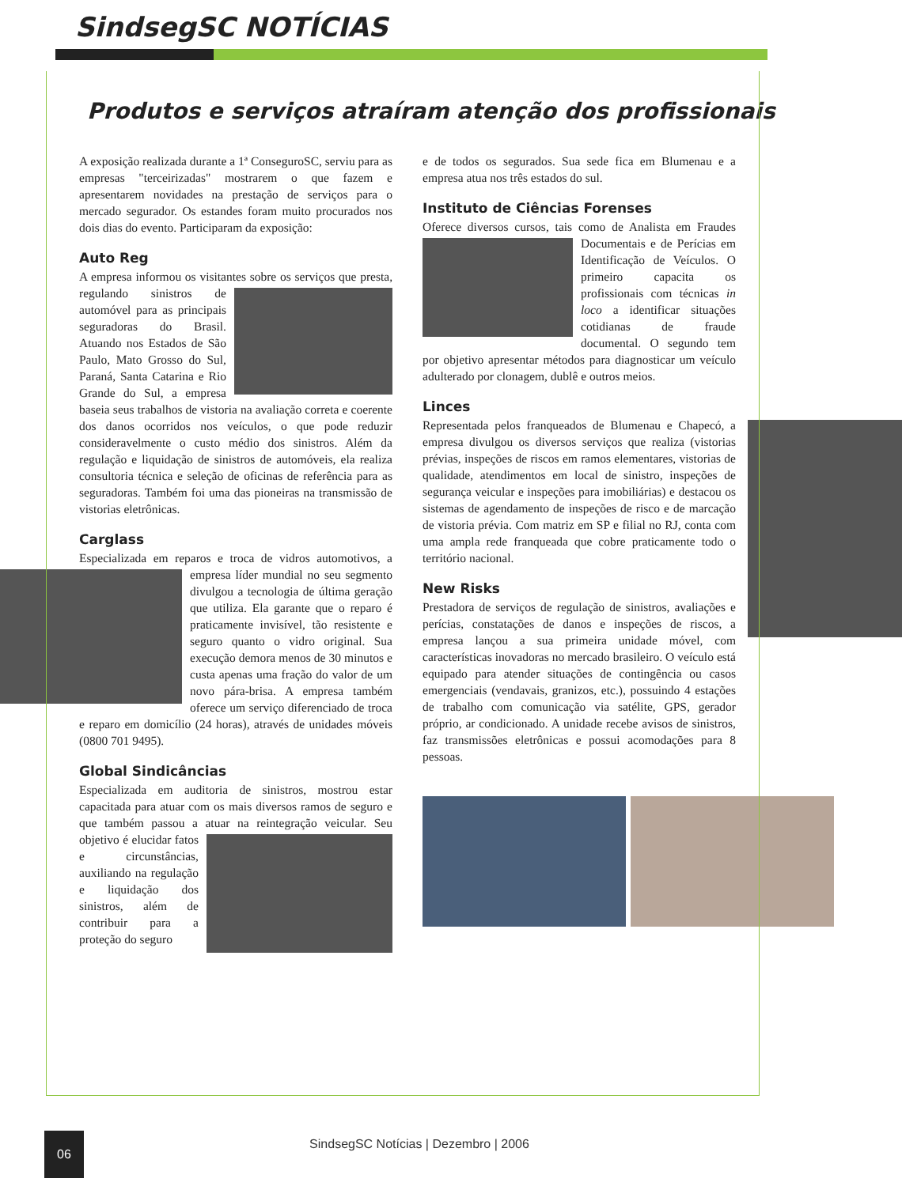SindsegSC NOTÍCIAS
Produtos e serviços atraíram atenção dos profissionais
A exposição realizada durante a 1ª ConseguroSC, serviu para as empresas "terceirizadas" mostrarem o que fazem e apresentarem novidades na prestação de serviços para o mercado segurador. Os estandes foram muito procurados nos dois dias do evento. Participaram da exposição:
Auto Reg
A empresa informou os visitantes sobre os serviços que presta, regulando sinistros de automóvel para as principais seguradoras do Brasil. Atuando nos Estados de São Paulo, Mato Grosso do Sul, Paraná, Santa Catarina e Rio Grande do Sul, a empresa baseia seus trabalhos de vistoria na avaliação correta e coerente dos danos ocorridos nos veículos, o que pode reduzir consideravelmente o custo médio dos sinistros. Além da regulação e liquidação de sinistros de automóveis, ela realiza consultoria técnica e seleção de oficinas de referência para as seguradoras. Também foi uma das pioneiras na transmissão de vistorias eletrônicas.
Carglass
Especializada em reparos e troca de vidros au tomotivos, a empresa líder mundial no seu segmento divulgou a tecnologia de última geração que utiliza. Ela garante que o reparo é praticamente invisível, tão resistente e seguro quanto o vidro original. Sua execução demora menos de 30 minutos e custa apenas uma fração do valor de um novo pára-brisa. A empresa também oferece um serviço diferenciado de troca e reparo em domicílio (24 horas), através de unidades móveis (0800 701 9495).
Global Sindicâncias
Especializada em auditoria de sinistros, mostrou estar capacitada para atuar com os mais diversos ramos de seguro e que também passou a atuar na reintegração veicular. Seu objetivo é elucidar fatos e circunstâncias, auxiliando na regulação e liquidação dos sinistros, além de contribuir para a proteção do seguro
e de todos os segurados. Sua sede fica em Blumenau e a empresa atua nos três estados do sul.
Instituto de Ciências Forenses
Oferece diversos cursos, tais como de Analista em Fraudes Documentais e de Perícias em Identificação de Veículos. O primeiro capacita os profissionais com técnicas in loco a identificar situações cotidianas de fraude documental. O segundo tem por objetivo apresentar métodos para diagnosticar um veículo adulterado por clonagem, dublê e outros meios.
Linces
Representada pelos franqueados de Blumenau e Chapecó, a empresa divulgou os diversos serviços que realiza (vistorias prévias, inspeções de riscos em ramos elementares, vistorias de qualidade, atendimentos em local de sinistro, inspeções de segurança veicular e inspeções para imobiliárias) e destacou os sistemas de agendamento de inspeções de risco e de marcação de vistoria prévia. Com matriz em SP e filial no RJ, conta com uma ampla rede franqueada que cobre praticamente todo o território nacional.
New Risks
Prestadora de serviços de regulação de sinistros, avaliações e perícias, constatações de danos e inspeções de riscos, a empresa lançou a sua primeira unidade móvel, com características inovadoras no mercado brasileiro. O veículo está equipado para atender situações de contingência ou casos emergenciais (vendavais, granizos, etc.), possuindo 4 estações de trabalho com comunicação via satélite, GPS, gerador próprio, ar condicionado. A unidade recebe avisos de sinistros, faz transmissões eletrônicas e possui acomodações para 8 pessoas.
06
SindsegSC Notícias | Dezembro | 2006